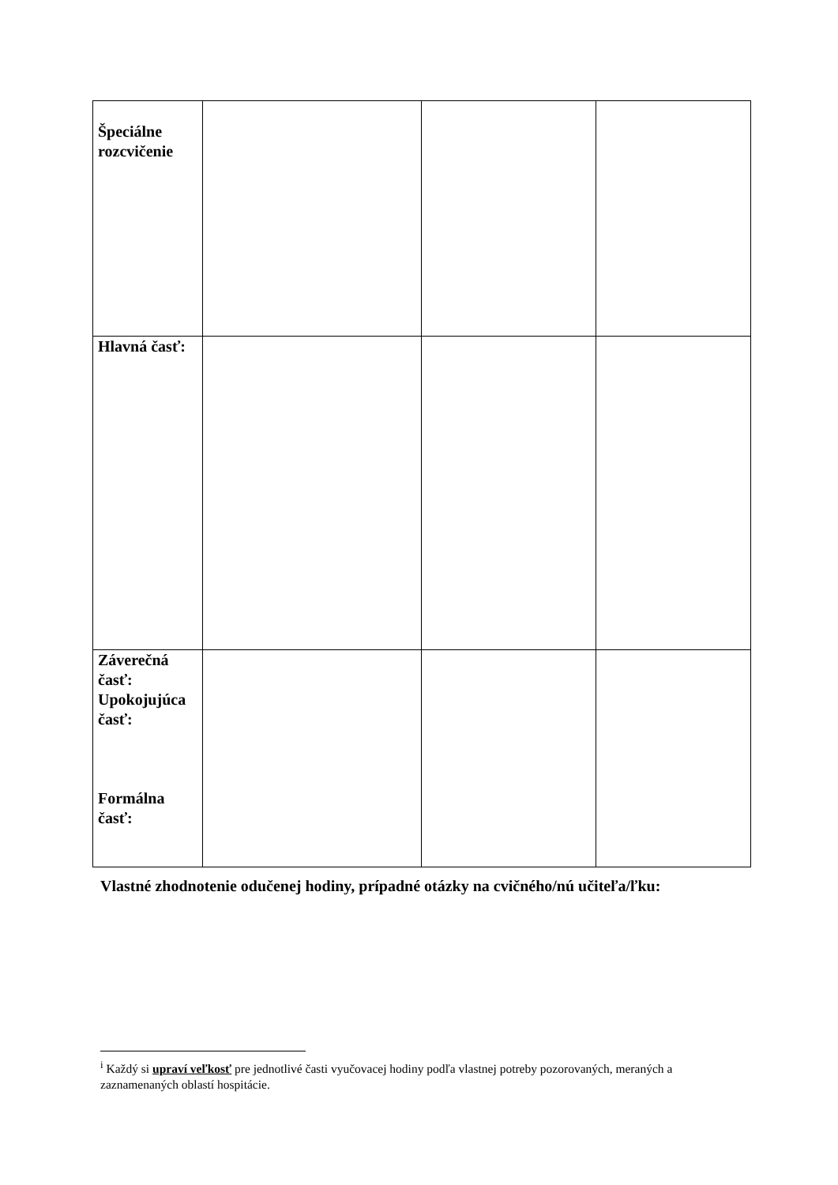| Špeciálne rozcvičenie | | | |
| Hlavná časť: | | | |
| Záverečná časť: Upokojujúca časť: Formálna časť: | | | |
Vlastné zhodnotenie odučenej hodiny, prípadné otázky na cvičného/nú učiteľa/ľku:
<sup>i</sup> Každý si upraví veľkosť pre jednotlivé časti vyučovacej hodiny podľa vlastnej potreby pozorovaných, meraných a zaznamenaných oblastí hospitácie.